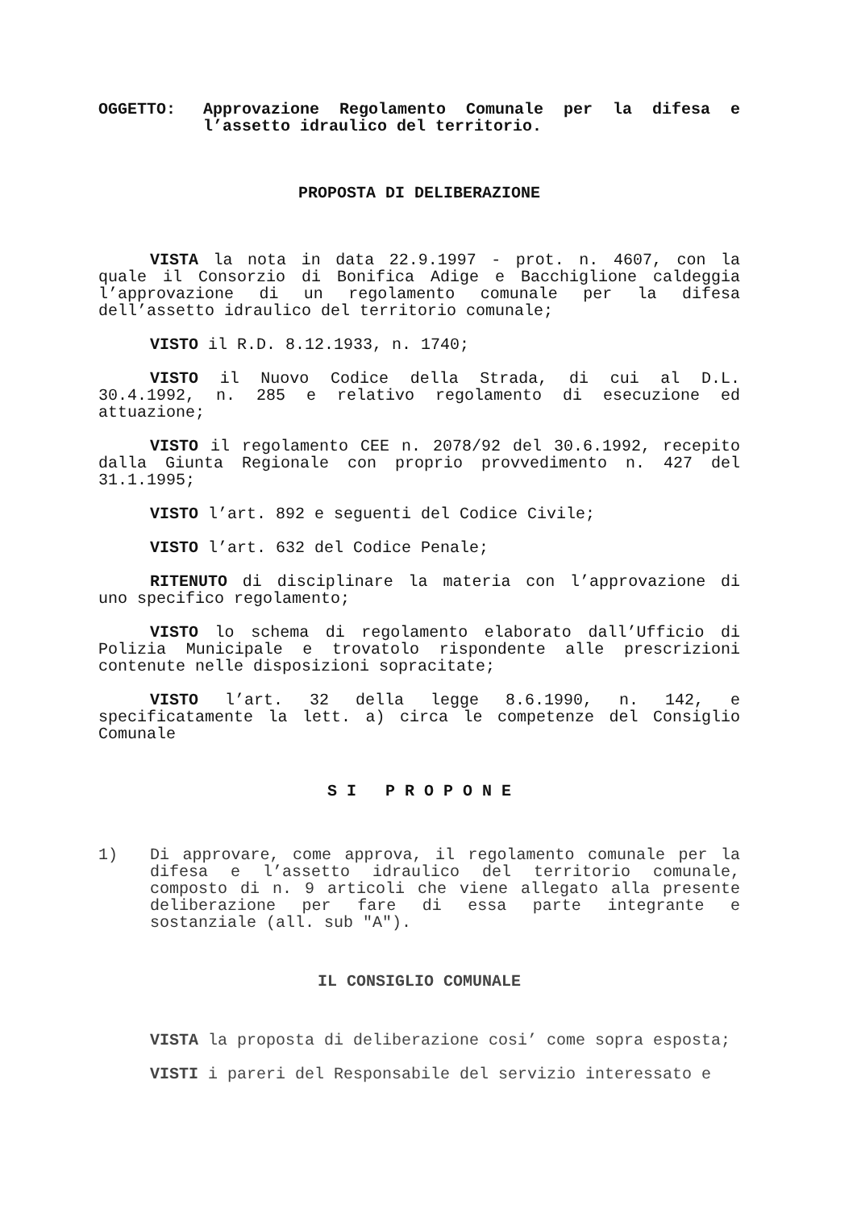OGGETTO: Approvazione Regolamento Comunale per la difesa e l’assetto idraulico del territorio.
PROPOSTA DI DELIBERAZIONE
VISTA la nota in data 22.9.1997 - prot. n. 4607, con la quale il Consorzio di Bonifica Adige e Bacchiglione caldeggia l’approvazione di un regolamento comunale per la difesa dell’assetto idraulico del territorio comunale;
VISTO il R.D. 8.12.1933, n. 1740;
VISTO il Nuovo Codice della Strada, di cui al D.L. 30.4.1992, n. 285 e relativo regolamento di esecuzione ed attuazione;
VISTO il regolamento CEE n. 2078/92 del 30.6.1992, recepito dalla Giunta Regionale con proprio provvedimento n. 427 del 31.1.1995;
VISTO l’art. 892 e seguenti del Codice Civile;
VISTO l’art. 632 del Codice Penale;
RITENUTO di disciplinare la materia con l’approvazione di uno specifico regolamento;
VISTO lo schema di regolamento elaborato dall’Ufficio di Polizia Municipale e trovatolo rispondente alle prescrizioni contenute nelle disposizioni sopracitate;
VISTO l’art. 32 della legge 8.6.1990, n. 142, e specificatamente la lett. a) circa le competenze del Consiglio Comunale
S I P R O P O N E
1) Di approvare, come approva, il regolamento comunale per la difesa e l’assetto idraulico del territorio comunale, composto di n. 9 articoli che viene allegato alla presente deliberazione per fare di essa parte integrante e sostanziale (all. sub "A").
IL CONSIGLIO COMUNALE
VISTA la proposta di deliberazione cosi’ come sopra esposta;
VISTI i pareri del Responsabile del servizio interessato e